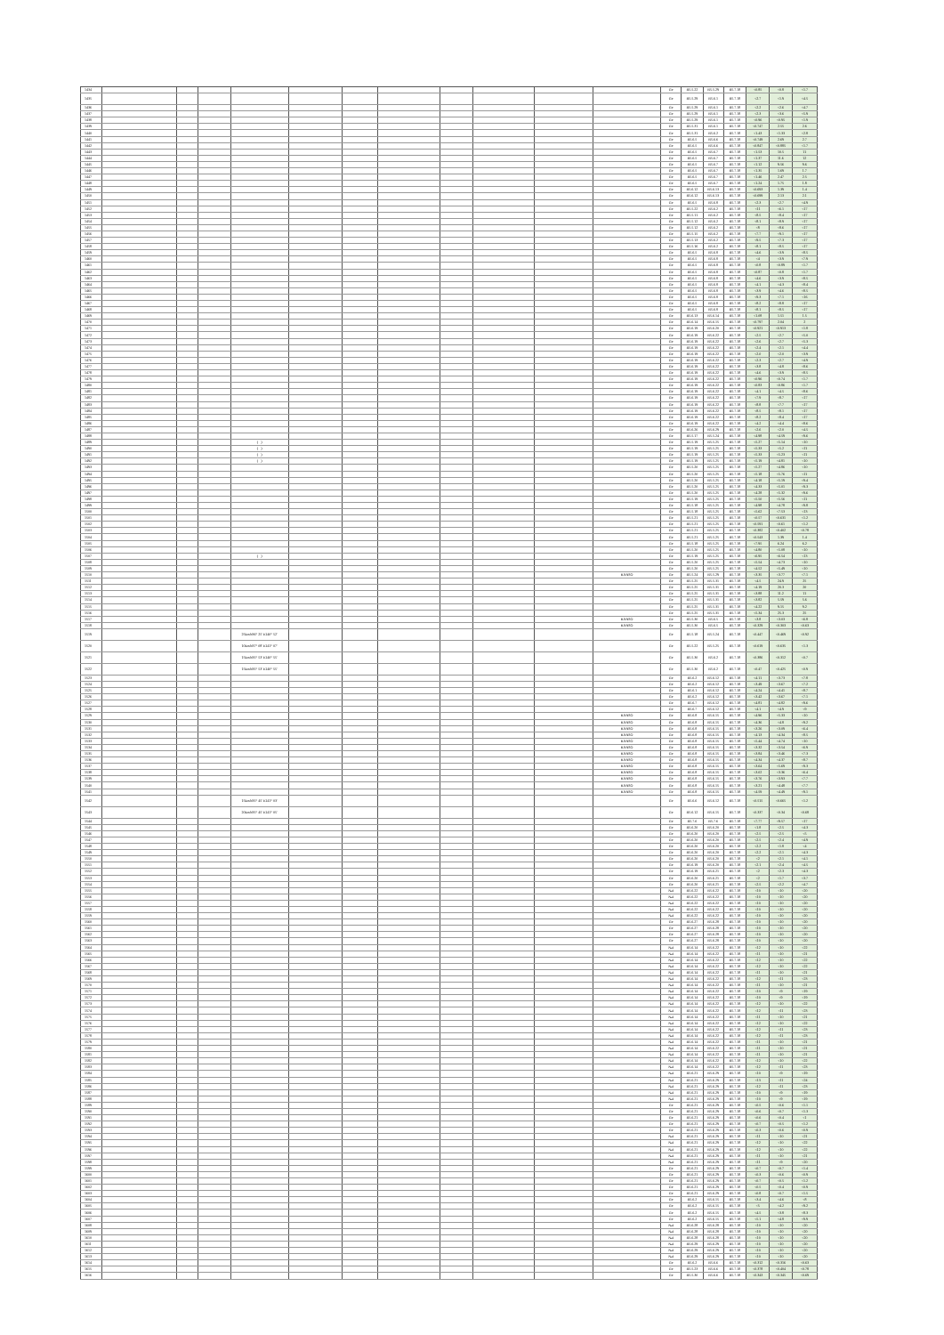| 1434 | | | | | | | | | | | | Ge | R5.5.22 | R5.5.29 | R5.7.18 | <0.85 | <0.8 | <1.7 |
| 1435 | | | | | | | | | | | | Ge | R5.5.29 | R5.6.1 | R5.7.18 | <2.7 | <1.9 | <4.5 |
| 1436 | | | | | | | | | | | | Ge | R5.5.29 | R5.6.1 | R5.7.18 | <2.2 | <2.6 | <4.7 |
| 1437 | | | | | | | | | | | | Ge | R5.5.29 | R5.6.1 | R5.7.18 | <2.3 | <3.6 | <5.9 |
| 1438 | | | | | | | | | | | | Ge | R5.5.29 | R5.6.1 | R5.7.18 | <0.96 | <0.95 | <1.9 |
| 1439 | | | | | | | | | | | | Ge | R5.5.31 | R5.6.1 | R5.7.18 | <0.747 | 2.55 | 2.6 |
| 1440 | | | | | | | | | | | | Ge | R5.5.31 | R5.6.2 | R5.7.18 | <1.43 | <1.33 | <2.8 |
| 1441 | | | | | | | | | | | | Ge | R5.6.5 | R5.6.6 | R5.7.18 | <0.749 | 2.69 | 2.7 |
| 1442 | | | | | | | | | | | | Ge | R5.6.5 | R5.6.6 | R5.7.18 | <0.847 | <0.885 | <1.7 |
| 1443 | | | | | | | | | | | | Ge | R5.6.5 | R5.6.7 | R5.7.18 | <1.53 | 10.5 | 11 |
| 1444 | | | | | | | | | | | | Ge | R5.6.5 | R5.6.7 | R5.7.18 | <1.37 | 11.6 | 12 |
| 1445 | | | | | | | | | | | | Ge | R5.6.5 | R5.6.7 | R5.7.18 | <1.12 | 9.56 | 9.6 |
| 1446 | | | | | | | | | | | | Ge | R5.6.5 | R5.6.7 | R5.7.18 | <1.35 | 1.69 | 1.7 |
| 1447 | | | | | | | | | | | | Ge | R5.6.5 | R5.6.7 | R5.7.18 | <1.46 | 2.47 | 2.5 |
| 1448 | | | | | | | | | | | | Ge | R5.6.5 | R5.6.7 | R5.7.18 | <1.24 | 1.75 | 1.8 |
| 1449 | | | | | | | | | | | | Ge | R5.6.12 | R5.6.13 | R5.7.18 | <0.693 | 1.39 | 1.4 |
| 1450 | | | | | | | | | | | | Ge | R5.6.12 | R5.6.13 | R5.7.18 | <0.699 | 2.13 | 2.1 |
| 1451 | | | | | | | | | | | | Ge | R5.6.5 | R5.6.8 | R5.7.18 | <2.3 | <2.7 | <4.9 |
| 1452 | | | | | | | | | | | | Ge | R5.5.22 | R5.6.2 | R5.7.18 | <11 | <6.1 | <17 |
| 1453 | | | | | | | | | | | | Ge | R5.5.11 | R5.6.2 | R5.7.18 | <8.5 | <8.4 | <17 |
| 1454 | | | | | | | | | | | | Ge | R5.5.12 | R5.6.2 | R5.7.18 | <8.1 | <8.9 | <17 |
| 1455 | | | | | | | | | | | | Ge | R5.5.12 | R5.6.2 | R5.7.18 | <8 | <8.6 | <17 |
| 1456 | | | | | | | | | | | | Ge | R5.5.15 | R5.6.2 | R5.7.18 | <7.7 | <9.1 | <17 |
| 1457 | | | | | | | | | | | | Ge | R5.5.13 | R5.6.2 | R5.7.18 | <9.5 | <7.3 | <17 |
| 1458 | | | | | | | | | | | | Ge | R5.5.16 | R5.6.2 | R5.7.18 | <8.1 | <8.5 | <17 |
| 1459 | | | | | | | | | | | | Ge | R5.6.5 | R5.6.8 | R5.7.18 | <4.6 | <3.9 | <8.5 |
| 1460 | | | | | | | | | | | | Ge | R5.6.5 | R5.6.8 | R5.7.18 | <4 | <3.9 | <7.9 |
| 1461 | | | | | | | | | | | | Ge | R5.6.5 | R5.6.8 | R5.7.18 | <0.8 | <0.89 | <1.7 |
| 1462 | | | | | | | | | | | | Ge | R5.6.5 | R5.6.8 | R5.7.18 | <0.87 | <0.8 | <1.7 |
| 1463 | | | | | | | | | | | | Ge | R5.6.5 | R5.6.8 | R5.7.18 | <4.6 | <3.9 | <8.5 |
| 1464 | | | | | | | | | | | | Ge | R5.6.5 | R5.6.8 | R5.7.18 | <4.1 | <4.3 | <8.4 |
| 1465 | | | | | | | | | | | | Ge | R5.6.5 | R5.6.8 | R5.7.18 | <3.9 | <4.6 | <8.5 |
| 1466 | | | | | | | | | | | | Ge | R5.6.5 | R5.6.8 | R5.7.18 | <9.3 | <7.1 | <16 |
| 1467 | | | | | | | | | | | | Ge | R5.6.5 | R5.6.8 | R5.7.18 | <8.2 | <8.8 | <17 |
| 1468 | | | | | | | | | | | | Ge | R5.6.5 | R5.6.8 | R5.7.18 | <8.1 | <8.5 | <17 |
| 1469 | | | | | | | | | | | | Ge | R5.6.13 | R5.6.14 | R5.7.18 | <1.08 | 1.51 | 1.5 |
| 1470 | | | | | | | | | | | | Ge | R5.6.14 | R5.6.15 | R5.7.18 | <0.797 | 2.04 | 2 |
| 1471 | | | | | | | | | | | | Ge | R5.6.19 | R5.6.20 | R5.7.18 | <0.921 | <0.913 | <1.8 |
| 1472 | | | | | | | | | | | | Ge | R5.6.19 | R5.6.22 | R5.7.18 | <2.5 | <2.7 | <5.0 |
| 1473 | | | | | | | | | | | | Ge | R5.6.19 | R5.6.22 | R5.7.18 | <2.6 | <2.7 | <5.3 |
| 1474 | | | | | | | | | | | | Ge | R5.6.19 | R5.6.22 | R5.7.18 | <2.4 | <2.1 | <4.4 |
| 1475 | | | | | | | | | | | | Ge | R5.6.19 | R5.6.22 | R5.7.18 | <2.0 | <2.0 | <3.9 |
| 1476 | | | | | | | | | | | | Ge | R5.6.19 | R5.6.22 | R5.7.18 | <2.3 | <2.7 | <4.9 |
| 1477 | | | | | | | | | | | | Ge | R5.6.19 | R5.6.22 | R5.7.18 | <3.8 | <4.8 | <8.6 |
| 1478 | | | | | | | | | | | | Ge | R5.6.19 | R5.6.22 | R5.7.18 | <4.6 | <3.9 | <8.5 |
| 1479 | | | | | | | | | | | | Ge | R5.6.19 | R5.6.22 | R5.7.18 | <0.96 | <0.74 | <1.7 |
| 1480 | | | | | | | | | | | | Ge | R5.6.19 | R5.6.22 | R5.7.18 | <0.83 | <0.86 | <1.7 |
| 1481 | | | | | | | | | | | | Ge | R5.6.19 | R5.6.22 | R5.7.18 | <4.1 | <4.5 | <8.6 |
| 1482 | | | | | | | | | | | | Ge | R5.6.19 | R5.6.22 | R5.7.18 | <7.9 | <8.7 | <17 |
| 1483 | | | | | | | | | | | | Ge | R5.6.19 | R5.6.22 | R5.7.18 | <8.8 | <7.7 | <17 |
| 1484 | | | | | | | | | | | | Ge | R5.6.19 | R5.6.22 | R5.7.18 | <8.5 | <8.1 | <17 |
| 1485 | | | | | | | | | | | | Ge | R5.6.19 | R5.6.22 | R5.7.18 | <8.2 | <8.4 | <17 |
| 1486 | | | | | | | | | | | | Ge | R5.6.19 | R5.6.22 | R5.7.18 | <4.2 | <4.4 | <8.6 |
| 1487 | | | | | | | | | | | | Ge | R5.6.26 | R5.6.29 | R5.7.18 | <2.6 | <2.0 | <4.5 |
| 1488 | | | | | | | | | | | | Ge | R5.5.17 | R5.5.24 | R5.7.18 | <4.98 | <4.59 | <9.6 |
| 1489 | | | | ( ) | | | | | | | | Ge | R5.5.19 | R5.5.25 | R5.7.18 | <5.27 | <5.14 | <10 |
| 1490 | | | | ( ) | | | | | | | | Ge | R5.5.19 | R5.5.25 | R5.7.18 | <5.33 | <5.2 | <11 |
| 1491 | | | | ( ) | | | | | | | | Ge | R5.5.19 | R5.5.25 | R5.7.18 | <5.33 | <5.23 | <11 |
| 1492 | | | | ( ) | | | | | | | | Ge | R5.5.19 | R5.5.25 | R5.7.18 | <5.19 | <4.81 | <10 |
| 1493 | | | | | | | | | | | | Ge | R5.5.20 | R5.5.25 | R5.7.18 | <5.27 | <4.86 | <10 |
| 1494 | | | | | | | | | | | | Ge | R5.5.20 | R5.5.25 | R5.7.18 | <5.18 | <5.76 | <11 |
| 1495 | | | | | | | | | | | | Ge | R5.5.20 | R5.5.25 | R5.7.18 | <4.18 | <5.19 | <9.4 |
| 1496 | | | | | | | | | | | | Ge | R5.5.20 | R5.5.25 | R5.7.18 | <4.33 | <5.01 | <9.3 |
| 1497 | | | | | | | | | | | | Ge | R5.5.20 | R5.5.25 | R5.7.18 | <4.28 | <5.32 | <9.6 |
| 1498 | | | | | | | | | | | | Ge | R5.5.19 | R5.5.25 | R5.7.18 | <5.50 | <5.56 | <11 |
| 1499 | | | | | | | | | | | | Ge | R5.5.18 | R5.5.25 | R5.7.18 | <4.98 | <4.78 | <9.8 |
| 1500 | | | | | | | | | | | | Ge | R5.5.18 | R5.5.25 | R5.7.18 | <5.62 | <7.53 | <13 |
| 1501 | | | | | | | | | | | | Ge | R5.5.21 | R5.5.25 | R5.7.18 | <0.57 | <0.631 | <1.2 |
| 1502 | | | | | | | | | | | | Ge | R5.5.21 | R5.5.25 | R5.7.18 | <0.591 | <0.61 | <1.2 |
| 1503 | | | | | | | | | | | | Ge | R5.5.21 | R5.5.25 | R5.7.18 | <0.382 | <0.402 | <0.78 |
| 1504 | | | | | | | | | | | | Ge | R5.5.21 | R5.5.25 | R5.7.18 | <0.543 | 1.39 | 1.4 |
| 1505 | | | | | | | | | | | | Ge | R5.5.18 | R5.5.25 | R5.7.18 | <7.95 | 6.24 | 6.2 |
| 1506 | | | | | | | | | | | | Ge | R5.5.20 | R5.5.25 | R5.7.18 | <4.80 | <5.08 | <10 |
| 1507 | | | | ( ) | | | | | | | | Ge | R5.5.19 | R5.5.25 | R5.7.18 | <6.95 | <6.54 | <13 |
| 1508 | | | | | | | | | | | | Ge | R5.5.20 | R5.5.25 | R5.7.18 | <5.54 | <4.73 | <10 |
| 1509 | | | | | | | | | | | | Ge | R5.5.20 | R5.5.25 | R5.7.18 | <4.52 | <5.49 | <10 |
| 1510 | | | | | | | | | | | KANSO | Ge | R5.5.24 | R5.5.29 | R5.7.18 | <3.35 | <3.77 | <7.1 |
| 1511 | | | | | | | | | | | | Ge | R5.5.25 | R5.5.31 | R5.7.18 | <4.5 | 24.9 | 25 |
| 1512 | | | | | | | | | | | | Ge | R5.5.25 | R5.5.31 | R5.7.18 | <4.19 | 20.3 | 20 |
| 1513 | | | | | | | | | | | | Ge | R5.5.25 | R5.5.31 | R5.7.18 | <3.88 | 11.2 | 11 |
| 1514 | | | | | | | | | | | | Ge | R5.5.25 | R5.5.31 | R5.7.18 | <3.82 | 5.59 | 5.6 |
| 1515 | | | | | | | | | | | | Ge | R5.5.25 | R5.5.31 | R5.7.18 | <4.22 | 9.15 | 9.2 |
| 1516 | | | | | | | | | | | | Ge | R5.5.25 | R5.5.31 | R5.7.18 | <5.34 | 25.3 | 25 |
| 1517 | | | | | | | | | | | KANSO | Ge | R5.5.30 | R5.6.5 | R5.7.18 | <3.8 | <3.03 | <6.8 |
| 1518 | | | | | | | | | | | KANSO | Ge | R5.5.30 | R5.6.5 | R5.7.18 | <0.329 | <0.303 | <0.63 |
| 1519 | | | | 25kmN36° 25' E140° 52' | | | | | | | | Ge | R5.5.18 | R5.5.24 | R5.7.18 | <0.447 | <0.469 | <0.92 |
| 1520 | | | | 10kmN37° 08' E141° 07' | | | | | | | | Ge | R5.5.22 | R5.5.25 | R5.7.18 | <0.619 | <0.635 | <1.3 |
| 1521 | | | | 15kmN35° 53' E140° 55' | | | | | | | | Ge | R5.5.30 | R5.6.2 | R5.7.18 | <0.386 | <0.312 | <0.7 |
| 1522 | | | | 15kmN35° 53' E140° 55' | | | | | | | | Ge | R5.5.30 | R5.6.2 | R5.7.18 | <0.47 | <0.425 | <0.9 |
| 1523 | | | | | | | | | | | | Ge | R5.6.2 | R5.6.12 | R5.7.18 | <4.11 | <3.73 | <7.8 |
| 1524 | | | | | | | | | | | | Ge | R5.6.2 | R5.6.12 | R5.7.18 | <3.49 | <3.67 | <7.2 |
| 1525 | | | | | | | | | | | | Ge | R5.6.1 | R5.6.12 | R5.7.18 | <4.24 | <4.41 | <8.7 |
| 1526 | | | | | | | | | | | | Ge | R5.6.2 | R5.6.12 | R5.7.18 | <3.42 | <3.67 | <7.1 |
| 1527 | | | | | | | | | | | | Ge | R5.6.7 | R5.6.12 | R5.7.18 | <4.81 | <4.82 | <9.6 |
| 1528 | | | | | | | | | | | | Ge | R5.6.7 | R5.6.12 | R5.7.18 | <4.1 | <4.9 | <9 |
| 1529 | | | | | | | | | | | KANSO | Ge | R5.6.8 | R5.6.15 | R5.7.18 | <4.96 | <5.33 | <10 |
| 1530 | | | | | | | | | | | KANSO | Ge | R5.6.8 | R5.6.15 | R5.7.18 | <4.36 | <4.8 | <9.2 |
| 1531 | | | | | | | | | | | KANSO | Ge | R5.6.8 | R5.6.15 | R5.7.18 | <3.26 | <3.09 | <6.4 |
| 1532 | | | | | | | | | | | KANSO | Ge | R5.6.8 | R5.6.15 | R5.7.18 | <4.13 | <4.34 | <8.5 |
| 1533 | | | | | | | | | | | KANSO | Ge | R5.6.8 | R5.6.15 | R5.7.18 | <5.44 | <4.74 | <10 |
| 1534 | | | | | | | | | | | KANSO | Ge | R5.6.8 | R5.6.15 | R5.7.18 | <3.32 | <3.54 | <6.9 |
| 1535 | | | | | | | | | | | KANSO | Ge | R5.6.8 | R5.6.15 | R5.7.18 | <3.84 | <3.46 | <7.3 |
| 1536 | | | | | | | | | | | KANSO | Ge | R5.6.8 | R5.6.15 | R5.7.18 | <4.34 | <4.37 | <8.7 |
| 1537 | | | | | | | | | | | KANSO | Ge | R5.6.8 | R5.6.15 | R5.7.18 | <3.64 | <5.69 | <9.3 |
| 1538 | | | | | | | | | | | KANSO | Ge | R5.6.8 | R5.6.15 | R5.7.18 | <3.02 | <3.36 | <6.4 |
| 1539 | | | | | | | | | | | KANSO | Ge | R5.6.8 | R5.6.15 | R5.7.18 | <3.76 | <3.93 | <7.7 |
| 1540 | | | | | | | | | | | KANSO | Ge | R5.6.8 | R5.6.15 | R5.7.18 | <3.21 | <4.48 | <7.7 |
| 1541 | | | | | | | | | | | KANSO | Ge | R5.6.8 | R5.6.15 | R5.7.18 | <4.59 | <4.49 | <9.1 |
| 1542 | | | | 15kmN35° 45' E141° 03' | | | | | | | | Ge | R5.6.6 | R5.6.12 | R5.7.18 | <0.515 | <0.665 | <1.2 |
| 1543 | | | | 20kmN35° 45' E141° 05' | | | | | | | | Ge | R5.6.12 | R5.6.15 | R5.7.18 | <0.337 | <0.34 | <0.68 |
| 1544 | | | | | | | | | | | | Ge | R5.7.6 | R5.7.6 | R5.7.18 | <7.77 | <9.57 | <17 |
| 1545 | | | | | | | | | | | | Ge | R5.6.20 | R5.6.20 | R5.7.18 | <1.8 | <2.5 | <4.3 |
| 1546 | | | | | | | | | | | | Ge | R5.6.20 | R5.6.20 | R5.7.18 | <2.5 | <2.5 | <5 |
| 1547 | | | | | | | | | | | | Ge | R5.6.20 | R5.6.20 | R5.7.18 | <2.5 | <2.4 | <4.9 |
| 1548 | | | | | | | | | | | | Ge | R5.6.20 | R5.6.20 | R5.7.18 | <2.2 | <1.8 | <4 |
| 1549 | | | | | | | | | | | | Ge | R5.6.20 | R5.6.20 | R5.7.18 | <2.2 | <2.1 | <4.3 |
| 1550 | | | | | | | | | | | | Ge | R5.6.20 | R5.6.20 | R5.7.18 | <2 | <2.1 | <4.1 |
| 1551 | | | | | | | | | | | | Ge | R5.6.19 | R5.6.20 | R5.7.18 | <2.1 | <2.4 | <4.5 |
| 1552 | | | | | | | | | | | | Ge | R5.6.19 | R5.6.21 | R5.7.18 | <2 | <2.3 | <4.3 |
| 1553 | | | | | | | | | | | | Ge | R5.6.20 | R5.6.21 | R5.7.18 | <2 | <1.7 | <3.7 |
| 1554 | | | | | | | | | | | | Ge | R5.6.20 | R5.6.21 | R5.7.18 | <2.5 | <2.2 | <4.7 |
| 1555 | | | | | | | | | | | | NaI | R5.6.22 | R5.6.22 | R5.7.18 | <10 | <10 | <20 |
| 1556 | | | | | | | | | | | | NaI | R5.6.22 | R5.6.22 | R5.7.18 | <10 | <10 | <20 |
| 1557 | | | | | | | | | | | | NaI | R5.6.22 | R5.6.22 | R5.7.18 | <10 | <10 | <20 |
| 1558 | | | | | | | | | | | | NaI | R5.6.22 | R5.6.22 | R5.7.18 | <10 | <10 | <20 |
| 1559 | | | | | | | | | | | | NaI | R5.6.22 | R5.6.22 | R5.7.18 | <10 | <10 | <20 |
| 1560 | | | | | | | | | | | | Ge | R5.6.27 | R5.6.28 | R5.7.18 | <10 | <10 | <20 |
| 1561 | | | | | | | | | | | | Ge | R5.6.27 | R5.6.28 | R5.7.18 | <10 | <10 | <20 |
| 1562 | | | | | | | | | | | | Ge | R5.6.27 | R5.6.28 | R5.7.18 | <10 | <10 | <20 |
| 1563 | | | | | | | | | | | | Ge | R5.6.27 | R5.6.28 | R5.7.18 | <10 | <10 | <20 |
| 1564 | | | | | | | | | | | | NaI | R5.6.14 | R5.6.22 | R5.7.18 | <12 | <10 | <22 |
| 1565 | | | | | | | | | | | | NaI | R5.6.14 | R5.6.22 | R5.7.18 | <11 | <10 | <21 |
| 1566 | | | | | | | | | | | | NaI | R5.6.14 | R5.6.22 | R5.7.18 | <12 | <10 | <22 |
| 1567 | | | | | | | | | | | | NaI | R5.6.14 | R5.6.22 | R5.7.18 | <12 | <10 | <22 |
| 1568 | | | | | | | | | | | | NaI | R5.6.14 | R5.6.22 | R5.7.18 | <11 | <10 | <21 |
| 1569 | | | | | | | | | | | | NaI | R5.6.14 | R5.6.22 | R5.7.18 | <12 | <11 | <23 |
| 1570 | | | | | | | | | | | | NaI | R5.6.14 | R5.6.22 | R5.7.18 | <11 | <10 | <21 |
| 1571 | | | | | | | | | | | | NaI | R5.6.14 | R5.6.22 | R5.7.18 | <10 | <9 | <19 |
| 1572 | | | | | | | | | | | | NaI | R5.6.14 | R5.6.22 | R5.7.18 | <10 | <9 | <19 |
| 1573 | | | | | | | | | | | | NaI | R5.6.14 | R5.6.22 | R5.7.18 | <12 | <10 | <22 |
| 1574 | | | | | | | | | | | | NaI | R5.6.14 | R5.6.22 | R5.7.18 | <12 | <11 | <23 |
| 1575 | | | | | | | | | | | | NaI | R5.6.14 | R5.6.22 | R5.7.18 | <11 | <10 | <21 |
| 1576 | | | | | | | | | | | | NaI | R5.6.14 | R5.6.22 | R5.7.18 | <12 | <10 | <22 |
| 1577 | | | | | | | | | | | | NaI | R5.6.14 | R5.6.22 | R5.7.18 | <12 | <11 | <23 |
| 1578 | | | | | | | | | | | | NaI | R5.6.14 | R5.6.22 | R5.7.18 | <12 | <11 | <23 |
| 1579 | | | | | | | | | | | | NaI | R5.6.14 | R5.6.22 | R5.7.18 | <11 | <10 | <21 |
| 1580 | | | | | | | | | | | | NaI | R5.6.14 | R5.6.22 | R5.7.18 | <11 | <10 | <21 |
| 1581 | | | | | | | | | | | | NaI | R5.6.14 | R5.6.22 | R5.7.18 | <11 | <10 | <21 |
| 1582 | | | | | | | | | | | | NaI | R5.6.14 | R5.6.22 | R5.7.18 | <12 | <10 | <22 |
| 1583 | | | | | | | | | | | | NaI | R5.6.14 | R5.6.22 | R5.7.18 | <12 | <11 | <23 |
| 1584 | | | | | | | | | | | | NaI | R5.6.21 | R5.6.29 | R5.7.18 | <10 | <9 | <19 |
| 1585 | | | | | | | | | | | | NaI | R5.6.21 | R5.6.29 | R5.7.18 | <13 | <11 | <24 |
| 1586 | | | | | | | | | | | | NaI | R5.6.21 | R5.6.29 | R5.7.18 | <12 | <11 | <23 |
| 1587 | | | | | | | | | | | | NaI | R5.6.21 | R5.6.29 | R5.7.18 | <10 | <9 | <19 |
| 1588 | | | | | | | | | | | | NaI | R5.6.21 | R5.6.29 | R5.7.18 | <10 | <9 | <19 |
| 1589 | | | | | | | | | | | | Ge | R5.6.21 | R5.6.29 | R5.7.18 | <0.5 | <0.6 | <1.1 |
| 1590 | | | | | | | | | | | | Ge | R5.6.21 | R5.6.29 | R5.7.18 | <0.6 | <0.7 | <1.3 |
| 1591 | | | | | | | | | | | | Ge | R5.6.21 | R5.6.29 | R5.7.18 | <0.6 | <0.4 | <1 |
| 1592 | | | | | | | | | | | | Ge | R5.6.21 | R5.6.29 | R5.7.18 | <0.7 | <0.5 | <1.2 |
| 1593 | | | | | | | | | | | | Ge | R5.6.21 | R5.6.29 | R5.7.18 | <0.3 | <0.6 | <0.9 |
| 1594 | | | | | | | | | | | | NaI | R5.6.21 | R5.6.29 | R5.7.18 | <11 | <10 | <21 |
| 1595 | | | | | | | | | | | | NaI | R5.6.21 | R5.6.29 | R5.7.18 | <12 | <10 | <22 |
| 1596 | | | | | | | | | | | | NaI | R5.6.21 | R5.6.29 | R5.7.18 | <12 | <10 | <22 |
| 1597 | | | | | | | | | | | | NaI | R5.6.21 | R5.6.29 | R5.7.18 | <11 | <10 | <21 |
| 1598 | | | | | | | | | | | | NaI | R5.6.21 | R5.6.29 | R5.7.18 | <11 | <9 | <20 |
| 1599 | | | | | | | | | | | | Ge | R5.6.21 | R5.6.29 | R5.7.18 | <0.7 | <0.7 | <1.4 |
| 1600 | | | | | | | | | | | | Ge | R5.6.21 | R5.6.29 | R5.7.18 | <0.3 | <0.6 | <0.9 |
| 1601 | | | | | | | | | | | | Ge | R5.6.21 | R5.6.29 | R5.7.18 | <0.7 | <0.5 | <1.2 |
| 1602 | | | | | | | | | | | | Ge | R5.6.21 | R5.6.29 | R5.7.18 | <0.5 | <0.4 | <0.9 |
| 1603 | | | | | | | | | | | | Ge | R5.6.21 | R5.6.29 | R5.7.18 | <0.8 | <0.7 | <1.5 |
| 1604 | | | | | | | | | | | | Ge | R5.6.2 | R5.6.15 | R5.7.18 | <3.4 | <4.6 | <8 |
| 1605 | | | | | | | | | | | | Ge | R5.6.2 | R5.6.15 | R5.7.18 | <5 | <4.2 | <9.2 |
| 1606 | | | | | | | | | | | | Ge | R5.6.2 | R5.6.15 | R5.7.18 | <4.5 | <3.8 | <8.3 |
| 1607 | | | | | | | | | | | | Ge | R5.6.2 | R5.6.15 | R5.7.18 | <5.1 | <4.8 | <9.9 |
| 1608 | | | | | | | | | | | | NaI | R5.6.28 | R5.6.28 | R5.7.18 | <10 | <10 | <20 |
| 1609 | | | | | | | | | | | | NaI | R5.6.28 | R5.6.28 | R5.7.18 | <10 | <10 | <20 |
| 1610 | | | | | | | | | | | | NaI | R5.6.28 | R5.6.28 | R5.7.18 | <10 | <10 | <20 |
| 1611 | | | | | | | | | | | | NaI | R5.6.29 | R5.6.29 | R5.7.18 | <10 | <10 | <20 |
| 1612 | | | | | | | | | | | | NaI | R5.6.29 | R5.6.29 | R5.7.18 | <10 | <10 | <20 |
| 1613 | | | | | | | | | | | | NaI | R5.6.29 | R5.6.29 | R5.7.18 | <10 | <10 | <20 |
| 1614 | | | | | | | | | | | | Ge | R5.6.2 | R5.6.6 | R5.7.18 | <0.312 | <0.316 | <0.63 |
| 1615 | | | | | | | | | | | | Ge | R5.5.23 | R5.6.6 | R5.7.18 | <0.378 | <0.404 | <0.78 |
| 1616 | | | | | | | | | | | | Ge | R5.5.30 | R5.6.6 | R5.7.18 | <0.343 | <0.345 | <0.69 |